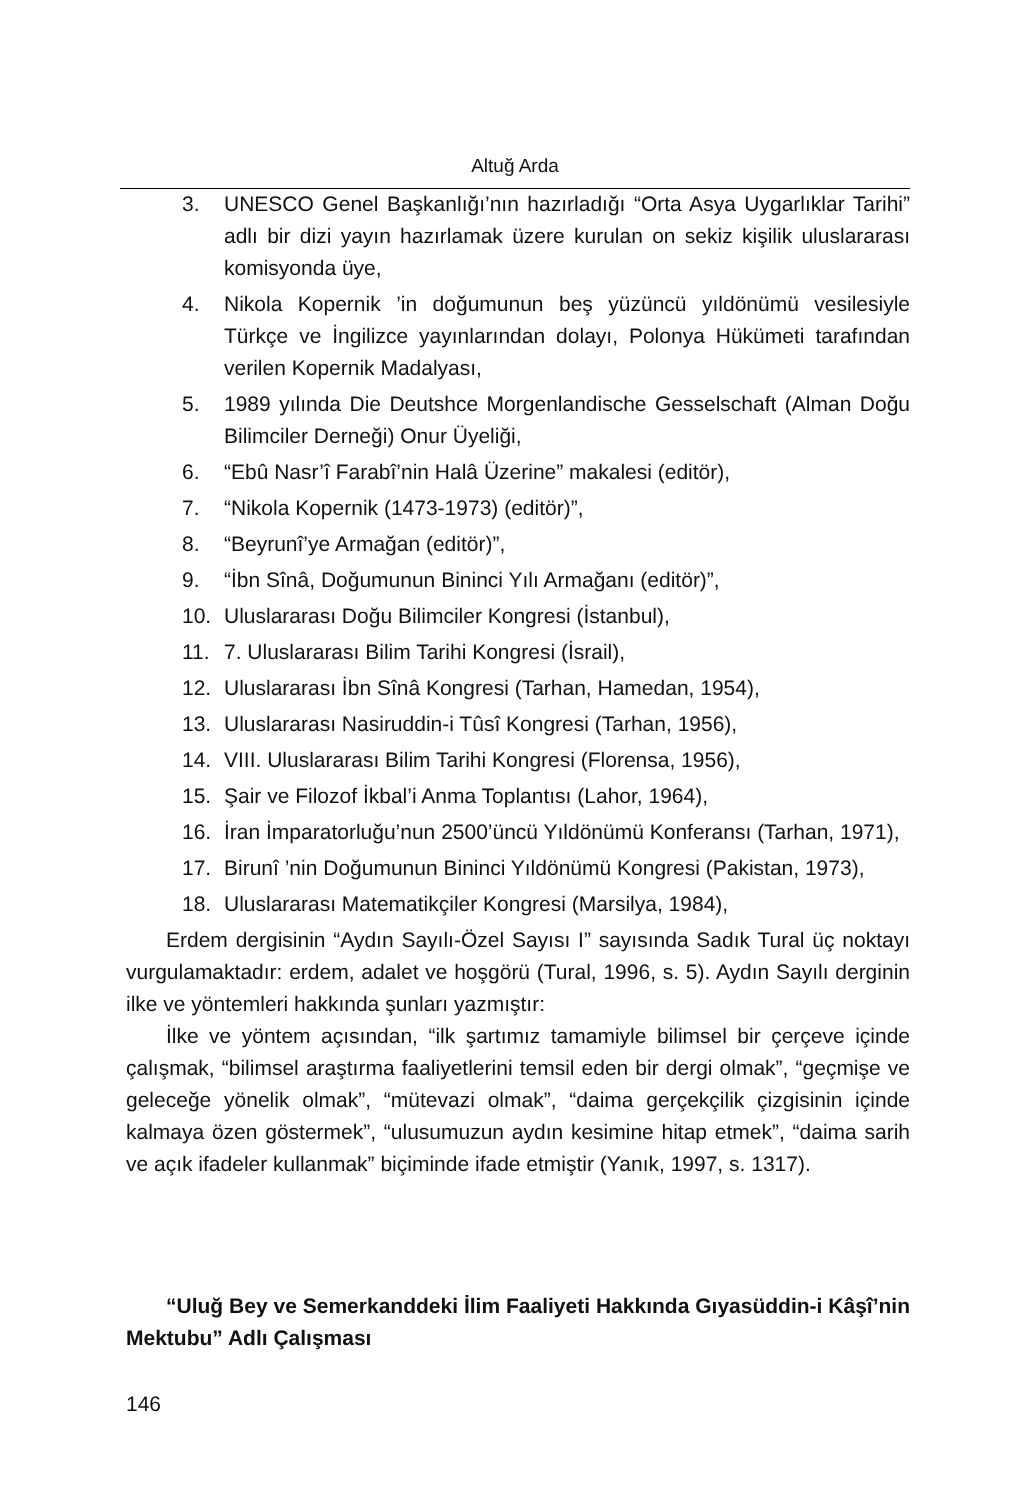Altuğ Arda
3. UNESCO Genel Başkanlığı’nın hazırladığı “Orta Asya Uygarlıklar Tarihi” adlı bir dizi yayın hazırlamak üzere kurulan on sekiz kişilik uluslararası komisyonda üye,
4. Nikola Kopernik ’in doğumunun beş yüzüncü yıldönümü vesilesiyle Türkçe ve İngilizce yayınlarından dolayı, Polonya Hükümeti tarafından verilen Kopernik Madalyası,
5. 1989 yılında Die Deutshce Morgenlandische Gesselschaft (Alman Doğu Bilimciler Derneği) Onur Üyeliği,
6. “Ebû Nasr’î Farabî’nin Halâ Üzerine” makalesi (editör),
7. “Nikola Kopernik (1473-1973) (editör)”,
8. “Beyrunî’ye Armağan (editör)”,
9. “İbn Sînâ, Doğumunun Bininci Yılı Armağanı (editör)”,
10. Uluslararası Doğu Bilimciler Kongresi (İstanbul),
11. 7. Uluslararası Bilim Tarihi Kongresi (İsrail),
12. Uluslararası İbn Sînâ Kongresi (Tarhan, Hamedan, 1954),
13. Uluslararası Nasiruddin-i Tûsî Kongresi (Tarhan, 1956),
14. VIII. Uluslararası Bilim Tarihi Kongresi (Florensa, 1956),
15. Şair ve Filozof İkbal’i Anma Toplantısı (Lahor, 1964),
16. İran İmparatorluğu’nun 2500’üncü Yıldönümü Konferansı (Tarhan, 1971),
17. Birunî ’nin Doğumunun Bininci Yıldönümü Kongresi (Pakistan, 1973),
18. Uluslararası Matematikçiler Kongresi (Marsilya, 1984),
Erdem dergisinin “Aydın Sayılı-Özel Sayısı I” sayısında Sadık Tural üç noktayı vurgulamaktadır: erdem, adalet ve hoşgörü (Tural, 1996, s. 5). Aydın Sayılı derginin ilke ve yöntemleri hakkında şunları yazmıştır:
İlke ve yöntem açısından, “ilk şartımız tamamiyle bilimsel bir çerçeve içinde çalışmak, “bilimsel araştırma faaliyetlerini temsil eden bir dergi olmak”, “geçmişe ve geleceğe yönelik olmak”, “mütevazi olmak”, “daima gerçekçilik çizgisinin içinde kalmaya özen göstermek”, “ulusumuzun aydın kesimine hitap etmek”, “daima sarih ve açık ifadeler kullanmak” biçiminde ifade etmiştir (Yanık, 1997, s. 1317).
“Uluğ Bey ve Semerkanddeki İlim Faaliyeti Hakkında Gıyasüddin-i Kâşî’nin Mektubu” Adlı Çalışması
146